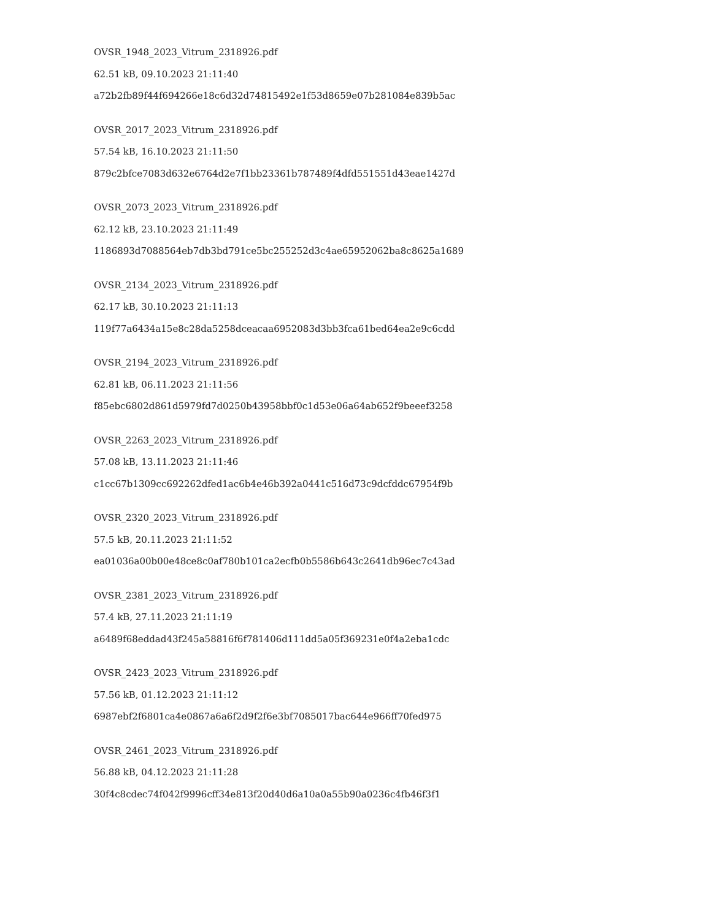OVSR_1948_2023_Vitrum_2318926.pdf
62.51 kB, 09.10.2023 21:11:40
a72b2fb89f44f694266e18c6d32d74815492e1f53d8659e07b281084e839b5ac
OVSR_2017_2023_Vitrum_2318926.pdf
57.54 kB, 16.10.2023 21:11:50
879c2bfce7083d632e6764d2e7f1bb23361b787489f4dfd551551d43eae1427d
OVSR_2073_2023_Vitrum_2318926.pdf
62.12 kB, 23.10.2023 21:11:49
1186893d7088564eb7db3bd791ce5bc255252d3c4ae65952062ba8c8625a1689
OVSR_2134_2023_Vitrum_2318926.pdf
62.17 kB, 30.10.2023 21:11:13
119f77a6434a15e8c28da5258dceacaa6952083d3bb3fca61bed64ea2e9c6cdd
OVSR_2194_2023_Vitrum_2318926.pdf
62.81 kB, 06.11.2023 21:11:56
f85ebc6802d861d5979fd7d0250b43958bbf0c1d53e06a64ab652f9beeef3258
OVSR_2263_2023_Vitrum_2318926.pdf
57.08 kB, 13.11.2023 21:11:46
c1cc67b1309cc692262dfed1ac6b4e46b392a0441c516d73c9dcfddc67954f9b
OVSR_2320_2023_Vitrum_2318926.pdf
57.5 kB, 20.11.2023 21:11:52
ea01036a00b00e48ce8c0af780b101ca2ecfb0b5586b643c2641db96ec7c43ad
OVSR_2381_2023_Vitrum_2318926.pdf
57.4 kB, 27.11.2023 21:11:19
a6489f68eddad43f245a58816f6f781406d111dd5a05f369231e0f4a2eba1cdc
OVSR_2423_2023_Vitrum_2318926.pdf
57.56 kB, 01.12.2023 21:11:12
6987ebf2f6801ca4e0867a6a6f2d9f2f6e3bf7085017bac644e966ff70fed975
OVSR_2461_2023_Vitrum_2318926.pdf
56.88 kB, 04.12.2023 21:11:28
30f4c8cdec74f042f9996cff34e813f20d40d6a10a0a55b90a0236c4fb46f3f1